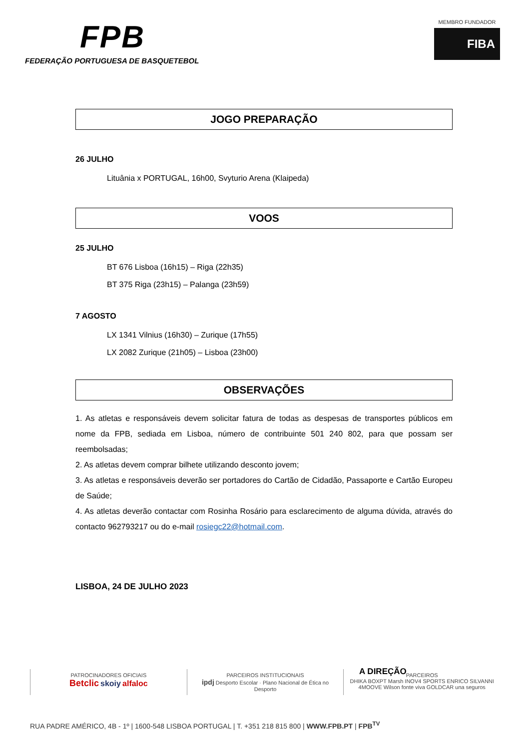FPB
FEDERAÇÃO PORTUGUESA DE BASQUETEBOL
MEMBRO FUNDADOR
FIBA
JOGO PREPARAÇÃO
26 JULHO
Lituânia x PORTUGAL, 16h00, Svyturio Arena (Klaipeda)
VOOS
25 JULHO
BT 676 Lisboa (16h15) – Riga (22h35)
BT 375 Riga (23h15) – Palanga (23h59)
7 AGOSTO
LX 1341 Vilnius (16h30) – Zurique (17h55)
LX 2082 Zurique (21h05) – Lisboa (23h00)
OBSERVAÇÕES
1. As atletas e responsáveis devem solicitar fatura de todas as despesas de transportes públicos em nome da FPB, sediada em Lisboa, número de contribuinte 501 240 802, para que possam ser reembolsadas;
2. As atletas devem comprar bilhete utilizando desconto jovem;
3. As atletas e responsáveis deverão ser portadores do Cartão de Cidadão, Passaporte e Cartão Europeu de Saúde;
4. As atletas deverão contactar com Rosinha Rosário para esclarecimento de alguma dúvida, através do contacto 962793217 ou do e-mail rosiegc22@hotmail.com.
LISBOA, 24 DE JULHO 2023
A DIREÇÃO
PATROCINADORES OFICIAIS
Betclic skoiy alfaloc
PARCEIROS INSTITUCIONAIS
ipdj Desporto Escolar · Plano Nacional de Ética no Desporto
PARCEIROS
DHIKA BOXPT Marsh INOV4 SPORTS ENRICO SILVANNI
4MOOVE Wilson fonte viva GOLDCAR una seguros
RUA PADRE AMÉRICO, 4B - 1º | 1600-548 LISBOA PORTUGAL | T. +351 218 815 800 | WWW.FPB.PT | FPB<sup>TV</sup>